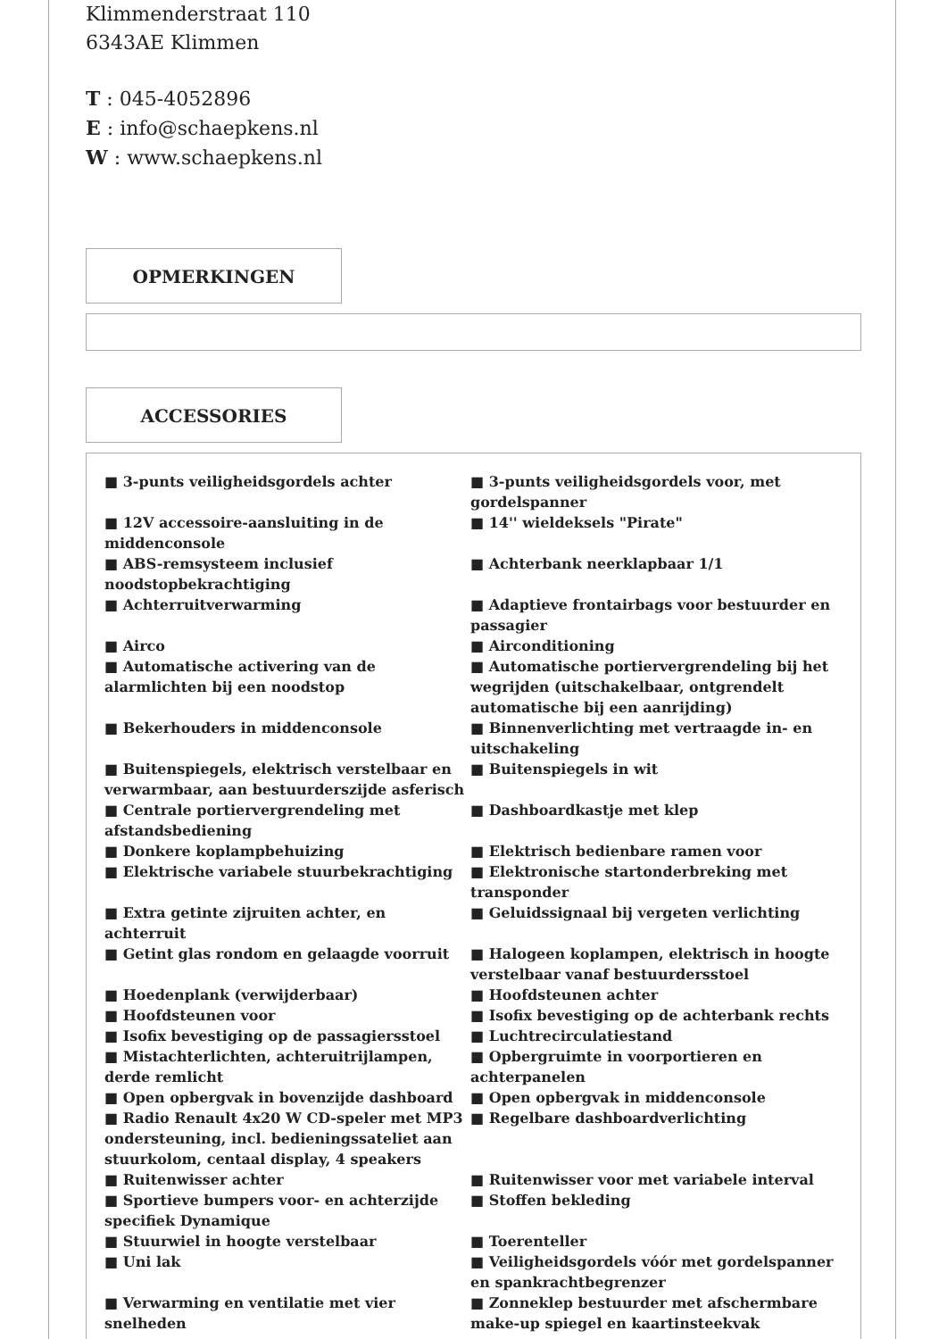Klimmenderstraat 110
6343AE Klimmen
T : 045-4052896
E : info@schaepkens.nl
W : www.schaepkens.nl
OPMERKINGEN
ACCESSORIES
| ■ 3-punts veiligheidsgordels achter | ■ 3-punts veiligheidsgordels voor, met gordelspanner |
| ■ 12V accessoire-aansluiting in de middenconsole | ■ 14'' wieldeksels "Pirate" |
| ■ ABS-remsysteem inclusief noodstopbekrachtiging | ■ Achterbank neerklapbaar 1/1 |
| ■ Achterruitverwarming | ■ Adaptieve frontairbags voor bestuurder en passagier |
| ■ Airco | ■ Airconditioning |
| ■ Automatische activering van de alarmlichten bij een noodstop | ■ Automatische portiervergrendeling bij het wegrijden (uitschakelbaar, ontgrendelt automatische bij een aanrijding) |
| ■ Bekerhouders in middenconsole | ■ Binnenverlichting met vertraagde in- en uitschakeling |
| ■ Buitenspiegels, elektrisch verstelbaar en verwarmbaar, aan bestuurderszijde asferisch | ■ Buitenspiegels in wit |
| ■ Centrale portiervergrendeling met afstandsbediening | ■ Dashboardkastje met klep |
| ■ Donkere koplampbehuizing | ■ Elektrisch bedienbare ramen voor |
| ■ Elektrische variabele stuurbekrachtiging | ■ Elektronische startonderbreking met transponder |
| ■ Extra getinte zijruiten achter, en achterruit | ■ Geluidssignaal bij vergeten verlichting |
| ■ Getint glas rondom en gelaagde voorruit | ■ Halogeen koplampen, elektrisch in hoogte verstelbaar vanaf bestuurdersstoel |
| ■ Hoedenplank (verwijderbaar) | ■ Hoofdsteunen achter |
| ■ Hoofdsteunen voor | ■ Isofix bevestiging op de achterbank rechts |
| ■ Isofix bevestiging op de passagiersstoel | ■ Luchtrecirculatiestand |
| ■ Mistachterlichten, achteruitrijlampen, derde remlicht | ■ Opbergruimte in voorportieren en achterpanelen |
| ■ Open opbergvak in bovenzijde dashboard | ■ Open opbergvak in middenconsole |
| ■ Radio Renault 4x20 W CD-speler met MP3 ondersteuning, incl. bedieningssateliet aan stuurkolom, centaal display, 4 speakers | ■ Regelbare dashboardverlichting |
| ■ Ruitenwisser achter | ■ Ruitenwisser voor met variabele interval |
| ■ Sportieve bumpers voor- en achterzijde specifiek Dynamique | ■ Stoffen bekleding |
| ■ Stuurwiel in hoogte verstelbaar | ■ Toerenteller |
| ■ Uni lak | ■ Veiligheidsgordels vóór met gordelspanner en spankrachtbegrenzer |
| ■ Verwarming en ventilatie met vier snelheden | ■ Zonneklep bestuurder met afschermbare make-up spiegel en kaartinsteekvak |